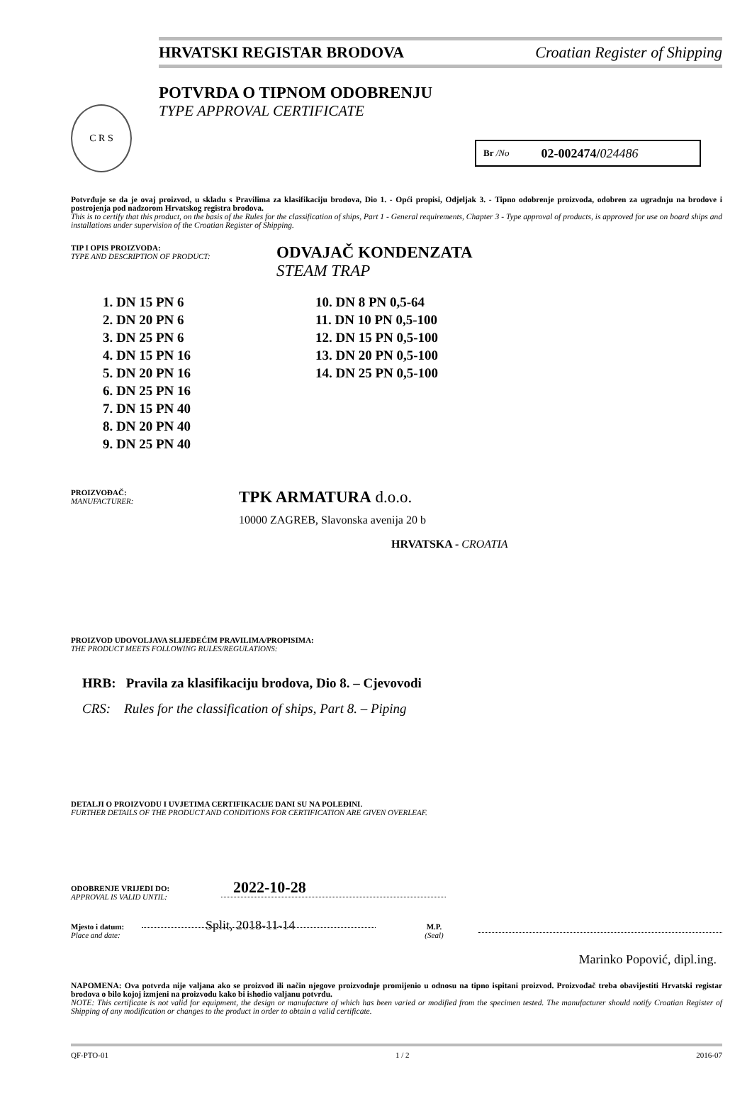HRVATSKI REGISTAR BRODOVA Croatian Register of Shipping
C R S
POTVRDA O TIPNOM ODOBRENJU
TYPE APPROVAL CERTIFICATE
Br /No 02-002474/ 024486
Potvrđuje se da je ovaj proizvod, u skladu s Pravilima za klasifikaciju brodova, Dio 1. - Opći propisi, Odjeljak 3. - Tipno odobrenje proizvoda, odobren za ugradnju na brodove i postrojenja pod nadzorom Hrvatskog registra brodova.
This is to certify that this product, on the basis of the Rules for the classification of ships, Part 1 - General requirements, Chapter 3 - Type approval of products, is approved for use on board ships and installations under supervision of the Croatian Register of Shipping.
TIP I OPIS PROIZVODA:
TYPE AND DESCRIPTION OF PRODUCT:
ODVAJAČ KONDENZATA
STEAM TRAP
1. DN 15 PN 6
2. DN 20 PN 6
3. DN 25 PN 6
4. DN 15 PN 16
5. DN 20 PN 16
6. DN 25 PN 16
7. DN 15 PN 40
8. DN 20 PN 40
9. DN 25 PN 40
10. DN 8 PN 0,5-64
11. DN 10 PN 0,5-100
12. DN 15 PN 0,5-100
13. DN 20 PN 0,5-100
14. DN 25 PN 0,5-100
PROIZVOĐAČ:
MANUFACTURER:
TPK ARMATURA d.o.o.
10000 ZAGREB, Slavonska avenija 20 b
HRVATSKA - CROATIA
PROIZVOD UDOVOLJAVA SLIJEDEĆIM PRAVILIMA/PROPISIMA:
THE PRODUCT MEETS FOLLOWING RULES/REGULATIONS:
HRB: Pravila za klasifikaciju brodova, Dio 8. – Cjevovodi
CRS: Rules for the classification of ships, Part 8. – Piping
DETALJI O PROIZVODU I UVJETIMA CERTIFIKACIJE DANI SU NA POLEĐINI.
FURTHER DETAILS OF THE PRODUCT AND CONDITIONS FOR CERTIFICATION ARE GIVEN OVERLEAF.
ODOBRENJE VRIJEDI DO:
APPROVAL IS VALID UNTIL:
2022-10-28
Mjesto i datum:
Place and date:
Split, 2018-11-14
M.P.
(Seal)
Marinko Popović, dipl.ing.
NAPOMENA: Ova potvrda nije valjana ako se proizvod ili način njegove proizvodnje promijenio u odnosu na tipno ispitani proizvod. Proizvođač treba obavijestiti Hrvatski registar brodova o bilo kojoj izmjeni na proizvodu kako bi ishodio valjanu potvrdu.
NOTE: This certificate is not valid for equipment, the design or manufacture of which has been varied or modified from the specimen tested. The manufacturer should notify Croatian Register of Shipping of any modification or changes to the product in order to obtain a valid certificate.
QF-PTO-01 1 / 2 2016-07